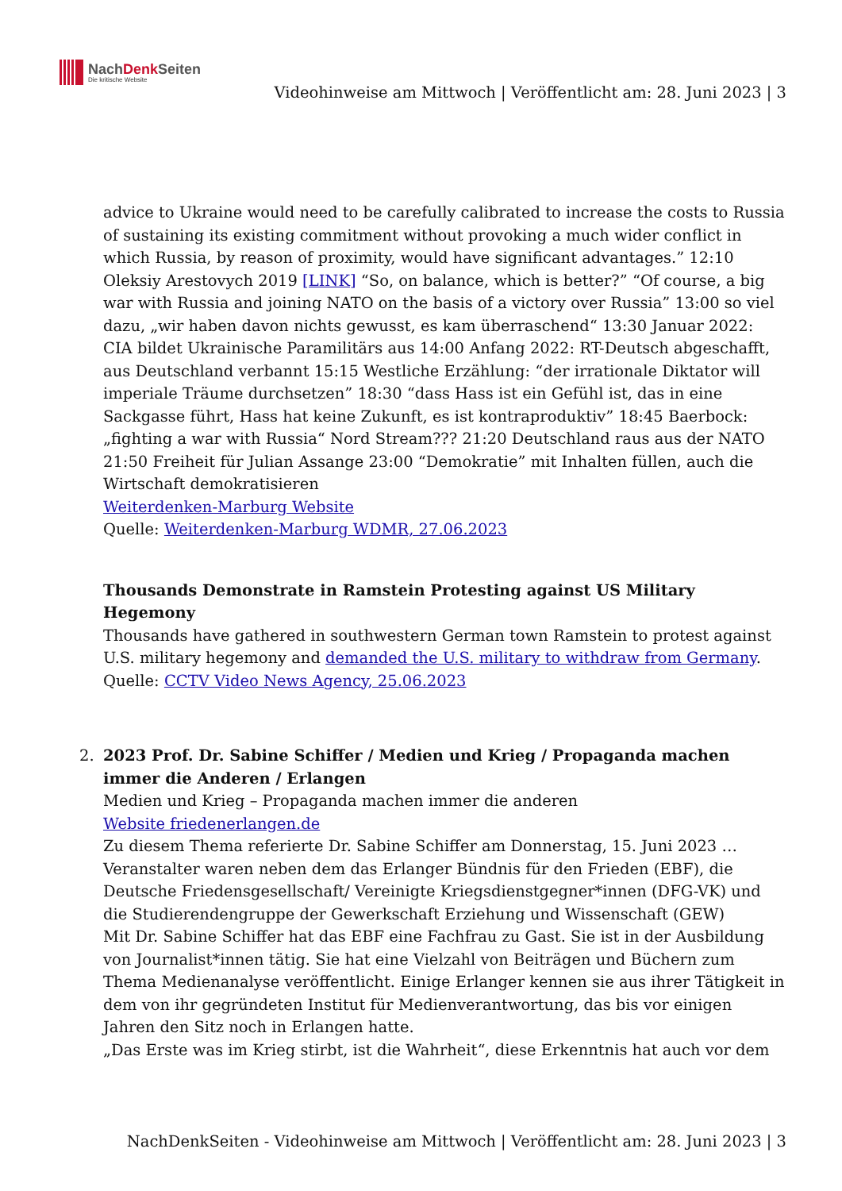NachDenk Seiten
Die kritische Website
Videohinweise am Mittwoch | Veröffentlicht am: 28. Juni 2023 | 3
advice to Ukraine would need to be carefully calibrated to increase the costs to Russia of sustaining its existing commitment without provoking a much wider conflict in which Russia, by reason of proximity, would have significant advantages.” 12:10 Oleksiy Arestovych 2019 [LINK] “So, on balance, which is better?” “Of course, a big war with Russia and joining NATO on the basis of a victory over Russia” 13:00 so viel dazu, „wir haben davon nichts gewusst, es kam überraschend“ 13:30 Januar 2022: CIA bildet Ukrainische Paramilitärs aus 14:00 Anfang 2022: RT-Deutsch abgeschafft, aus Deutschland verbannt 15:15 Westliche Erzählung: “der irrationale Diktator will imperiale Träume durchsetzen” 18:30 “dass Hass ist ein Gefühl ist, das in eine Sackgasse führt, Hass hat keine Zukunft, es ist kontraproduktiv” 18:45 Baerbock: „fighting a war with Russia“ Nord Stream??? 21:20 Deutschland raus aus der NATO 21:50 Freiheit für Julian Assange 23:00 “Demokratie” mit Inhalten füllen, auch die Wirtschaft demokratisieren
Weiterdenken-Marburg Website
Quelle: Weiterdenken-Marburg WDMR, 27.06.2023
Thousands Demonstrate in Ramstein Protesting against US Military Hegemony
Thousands have gathered in southwestern German town Ramstein to protest against U.S. military hegemony and demanded the U.S. military to withdraw from Germany.
Quelle: CCTV Video News Agency, 25.06.2023
2.
2023 Prof. Dr. Sabine Schiffer / Medien und Krieg / Propaganda machen immer die Anderen / Erlangen
Medien und Krieg – Propaganda machen immer die anderen
Website friedenerlangen.de
Zu diesem Thema referierte Dr. Sabine Schiffer am Donnerstag, 15. Juni 2023 … Veranstalter waren neben dem das Erlanger Bündnis für den Frieden (EBF), die Deutsche Friedensgesellschaft/ Vereinigte Kriegsdienstgegner*innen (DFG-VK) und die Studierendengruppe der Gewerkschaft Erziehung und Wissenschaft (GEW)
Mit Dr. Sabine Schiffer hat das EBF eine Fachfrau zu Gast. Sie ist in der Ausbildung von Journalist*innen tätig. Sie hat eine Vielzahl von Beiträgen und Büchern zum Thema Medienanalyse veröffentlicht. Einige Erlanger kennen sie aus ihrer Tätigkeit in dem von ihr gegründeten Institut für Medienverantwortung, das bis vor einigen Jahren den Sitz noch in Erlangen hatte.
„Das Erste was im Krieg stirbt, ist die Wahrheit“, diese Erkenntnis hat auch vor dem
NachDenkSeiten - Videohinweise am Mittwoch | Veröffentlicht am: 28. Juni 2023 | 3